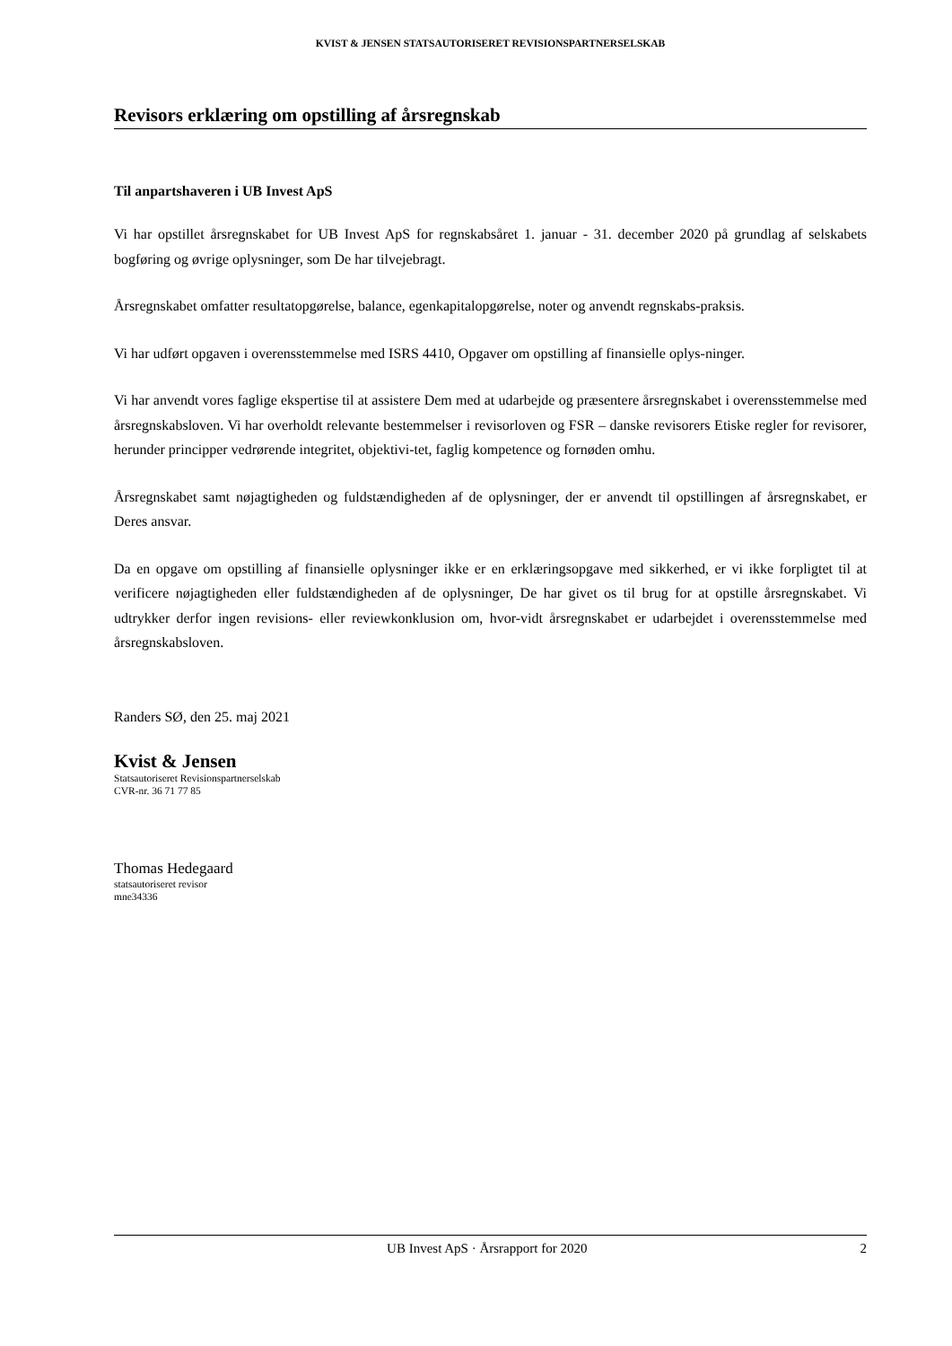KVIST & JENSEN STATSAUTORISERET REVISIONSPARTNERSELSKAB
Revisors erklæring om opstilling af årsregnskab
Til anpartshaveren i UB Invest ApS
Vi har opstillet årsregnskabet for UB Invest ApS for regnskabsåret 1. januar - 31. december 2020 på grundlag af selskabets bogføring og øvrige oplysninger, som De har tilvejebragt.
Årsregnskabet omfatter resultatopgørelse, balance, egenkapitalopgørelse, noter og anvendt regnskabs-praksis.
Vi har udført opgaven i overensstemmelse med ISRS 4410, Opgaver om opstilling af finansielle oplys-ninger.
Vi har anvendt vores faglige ekspertise til at assistere Dem med at udarbejde og præsentere årsregnskabet i overensstemmelse med årsregnskabsloven. Vi har overholdt relevante bestemmelser i revisorloven og FSR – danske revisorers Etiske regler for revisorer, herunder principper vedrørende integritet, objektivi-tet, faglig kompetence og fornøden omhu.
Årsregnskabet samt nøjagtigheden og fuldstændigheden af de oplysninger, der er anvendt til opstillingen af årsregnskabet, er Deres ansvar.
Da en opgave om opstilling af finansielle oplysninger ikke er en erklæringsopgave med sikkerhed, er vi ikke forpligtet til at verificere nøjagtigheden eller fuldstændigheden af de oplysninger, De har givet os til brug for at opstille årsregnskabet. Vi udtrykker derfor ingen revisions- eller reviewkonklusion om, hvor-vidt årsregnskabet er udarbejdet i overensstemmelse med årsregnskabsloven.
Randers SØ, den 25. maj 2021
Kvist & Jensen
Statsautoriseret Revisionspartnerselskab
CVR-nr. 36 71 77 85
Thomas Hedegaard
statsautoriseret revisor
mne34336
UB Invest ApS · Årsrapport for 2020 2